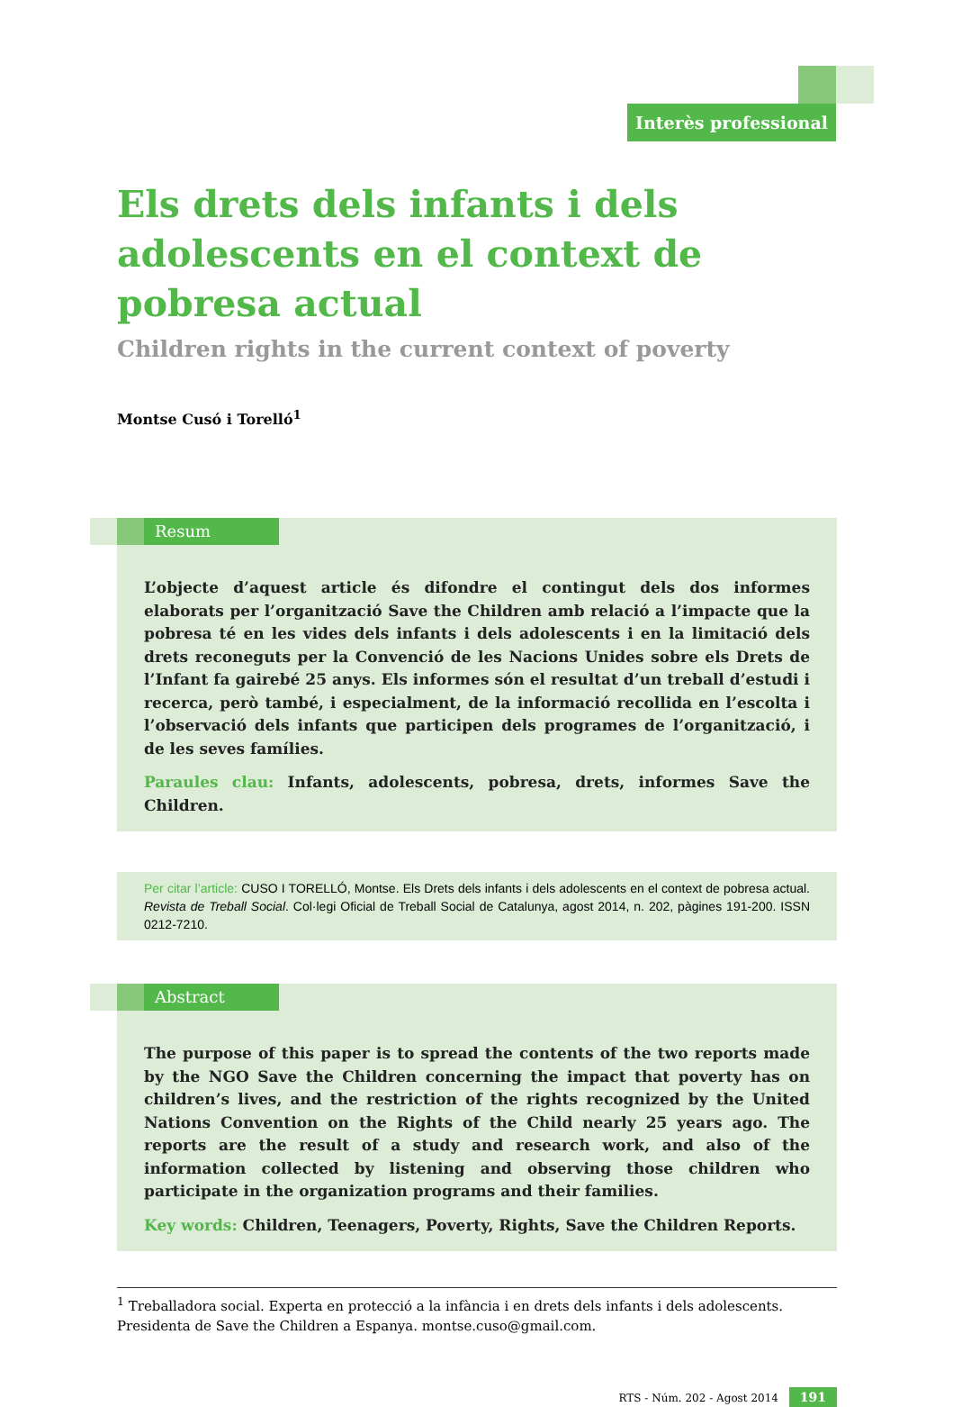Interès professional
Els drets dels infants i dels adolescents en el context de pobresa actual
Children rights in the current context of poverty
Montse Cusó i Torelló<sup>1</sup>
Resum
L’objecte d’aquest article és difondre el contingut dels dos informes elaborats per l’organització Save the Children amb relació a l’impacte que la pobresa té en les vides dels infants i dels adolescents i en la limitació dels drets reconeguts per la Convenció de les Nacions Unides sobre els Drets de l’Infant fa gairebé 25 anys. Els informes són el resultat d’un treball d’estudi i recerca, però també, i especialment, de la informació recollida en l’escolta i l’observació dels infants que participen dels programes de l’organització, i de les seves famílies.
Paraules clau: Infants, adolescents, pobresa, drets, informes Save the Children.
Per citar l’article: CUSO I TORELLÓ, Montse. Els Drets dels infants i dels adolescents en el context de pobresa actual. Revista de Treball Social. Col·legi Oficial de Treball Social de Catalunya, agost 2014, n. 202, pàgines 191-200. ISSN 0212-7210.
Abstract
The purpose of this paper is to spread the contents of the two reports made by the NGO Save the Children concerning the impact that poverty has on children’s lives, and the restriction of the rights recognized by the United Nations Convention on the Rights of the Child nearly 25 years ago. The reports are the result of a study and research work, and also of the information collected by listening and observing those children who participate in the organization programs and their families.
Key words: Children, Teenagers, Poverty, Rights, Save the Children Reports.
<sup>1</sup> Treballadora social. Experta en protecció a la infància i en drets dels infants i dels adolescents. Presidenta de Save the Children a Espanya. montse.cuso@gmail.com.
RTS - Núm. 202 - Agost 2014 191